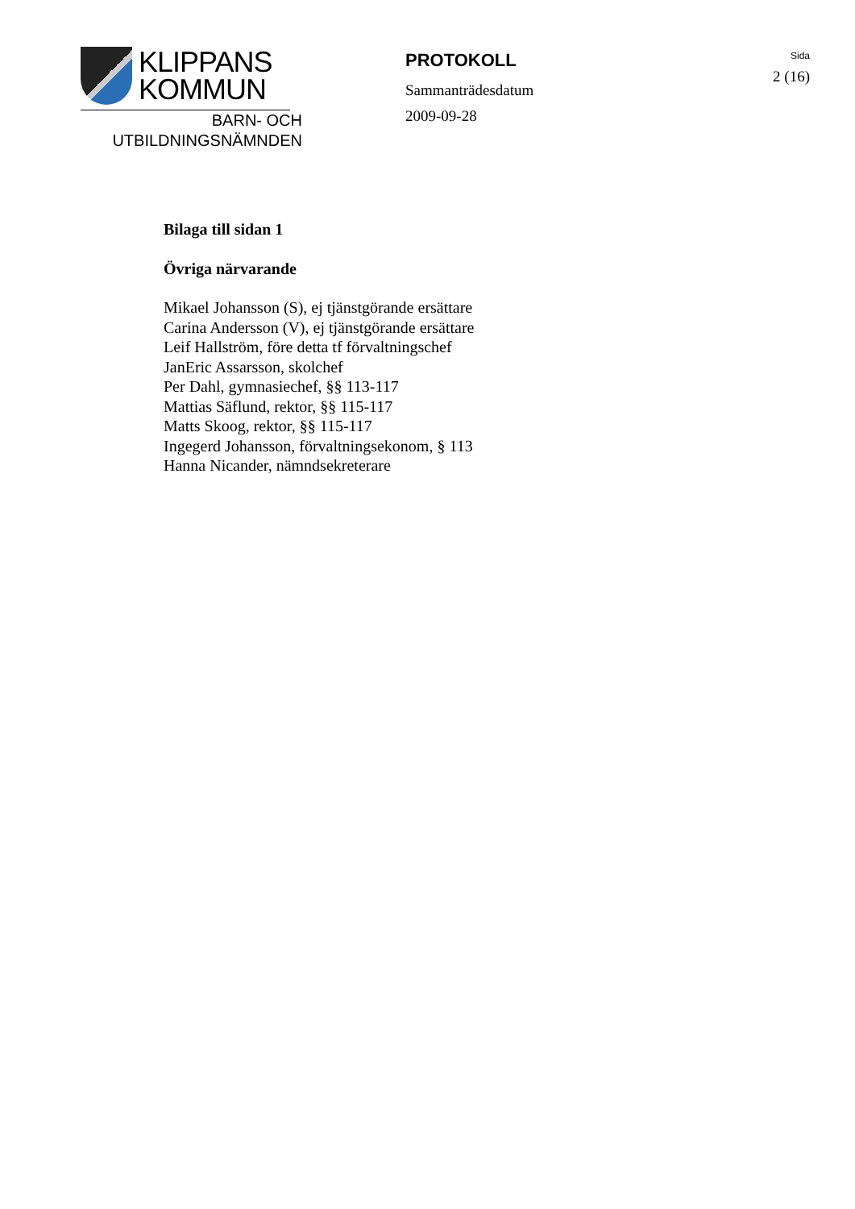KLIPPANS
KOMMUN
BARN- OCH
UTBILDNINGSNÄMNDEN
PROTOKOLL
Sammanträdesdatum
2009-09-28
Sida
2 (16)
Bilaga till sidan 1
Övriga närvarande
Mikael Johansson (S), ej tjänstgörande ersättare
Carina Andersson (V), ej tjänstgörande ersättare
Leif Hallström, före detta tf förvaltningschef
JanEric Assarsson, skolchef
Per Dahl, gymnasiechef, §§ 113-117
Mattias Säflund, rektor, §§ 115-117
Matts Skoog, rektor, §§ 115-117
Ingegerd Johansson, förvaltningsekonom, § 113
Hanna Nicander, nämndsekreterare